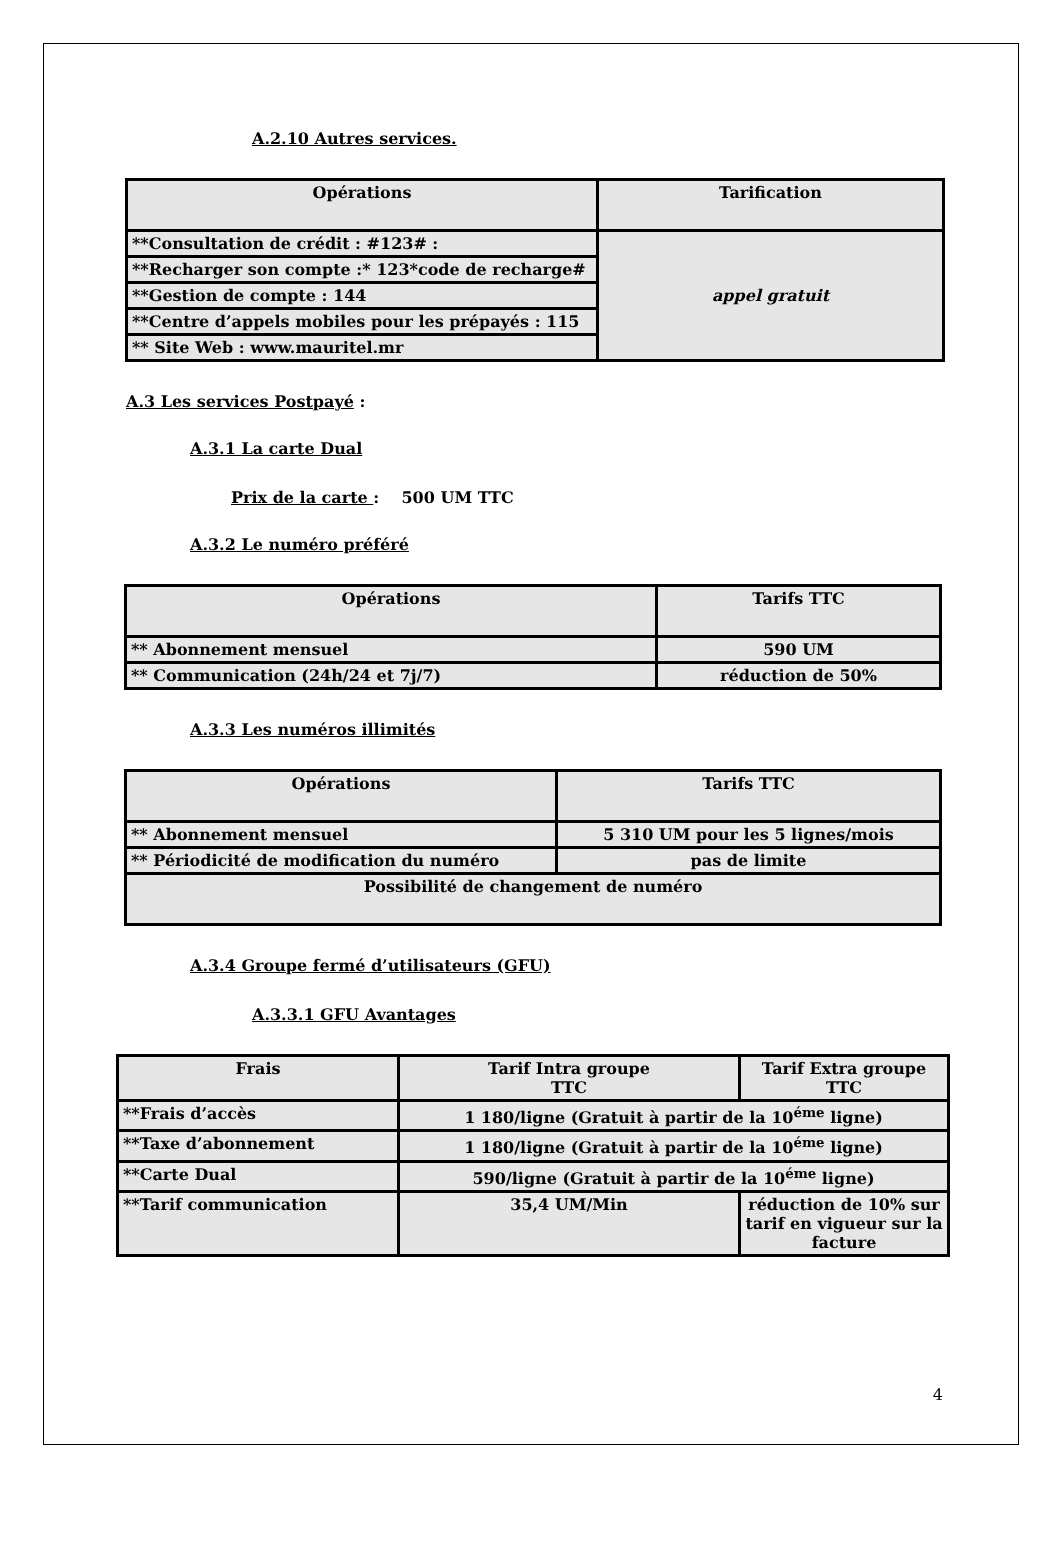A.2.10 Autres services.
| Opérations | Tarification |
| **Consultation de crédit : #123# : | appel gratuit |
| **Recharger son compte :* 123*code de recharge# | |
| **Gestion de compte : 144 | |
| **Centre d’appels mobiles pour les prépayés : 115 | |
| ** Site Web : www.mauritel.mr | |
A.3 Les services Postpayé :
A.3.1 La carte Dual
Prix de la carte : 500 UM TTC
A.3.2 Le numéro préféré
| Opérations | Tarifs TTC |
| ** Abonnement mensuel | 590 UM |
| ** Communication (24h/24 et 7j/7) | réduction de 50% |
A.3.3 Les numéros illimités
| Opérations | Tarifs TTC |
| ** Abonnement mensuel | 5 310 UM pour les 5 lignes/mois |
| ** Périodicité de modification du numéro | pas de limite |
| Possibilité de changement de numéro | |
A.3.4 Groupe fermé d’utilisateurs (GFU)
A.3.3.1 GFU Avantages
| Frais | Tarif Intra groupe TTC | Tarif Extra groupe TTC |
| **Frais d’accès | 1 180/ligne (Gratuit à partir de la 10<sup>éme</sup> ligne) | |
| **Taxe d’abonnement | 1 180/ligne (Gratuit à partir de la 10<sup>éme</sup> ligne) | |
| **Carte Dual | 590/ligne (Gratuit à partir de la 10<sup>éme</sup> ligne) | |
| **Tarif communication | 35,4 UM/Min | réduction de 10% sur tarif en vigueur sur la facture |
4